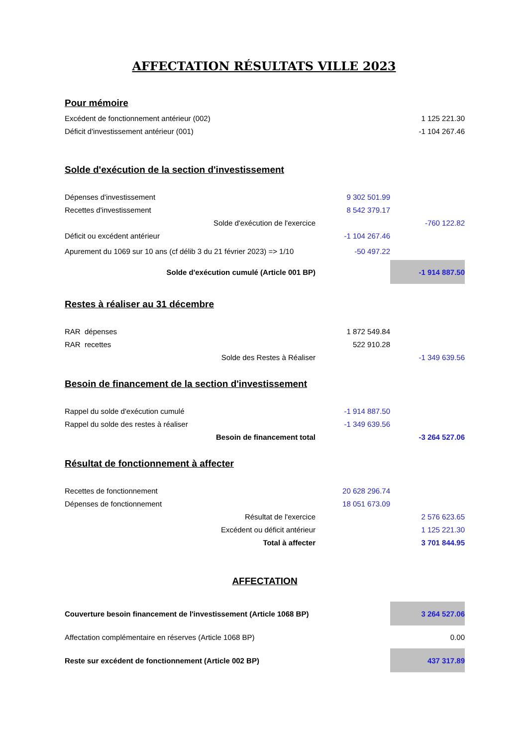AFFECTATION RÉSULTATS VILLE 2023
| Pour mémoire | | |
| Excédent de fonctionnement antérieur (002) | | 1 125 221.30 |
| Déficit d'investissement antérieur (001) | | -1 104 267.46 |
| Solde d'exécution de la section d'investissement | | |
| Dépenses d'investissement | 9 302 501.99 | |
| Recettes d'investissement | 8 542 379.17 | |
| Solde d'exécution de l'exercice | | -760 122.82 |
| Déficit ou excédent antérieur | -1 104 267.46 | |
| Apurement du 1069 sur 10 ans (cf délib 3 du 21 février 2023) => 1/10 | -50 497.22 | |
| Solde d'exécution cumulé (Article 001 BP) | | -1 914 887.50 |
| Restes à réaliser au 31 décembre | | |
| RAR dépenses | 1 872 549.84 | |
| RAR recettes | 522 910.28 | |
| Solde des Restes à Réaliser | | -1 349 639.56 |
| Besoin de financement de la section d'investissement | | |
| Rappel du solde d'exécution cumulé | -1 914 887.50 | |
| Rappel du solde des restes à réaliser | -1 349 639.56 | |
| Besoin de financement total | | -3 264 527.06 |
| Résultat de fonctionnement à affecter | | |
| Recettes de fonctionnement | 20 628 296.74 | |
| Dépenses de fonctionnement | 18 051 673.09 | |
| Résultat de l'exercice | | 2 576 623.65 |
| Excédent ou déficit antérieur | | 1 125 221.30 |
| Total à affecter | | 3 701 844.95 |
| AFFECTATION | | |
| Couverture besoin financement de l'investissement (Article 1068 BP) | | 3 264 527.06 |
| Affectation complémentaire en réserves (Article 1068 BP) | | 0.00 |
| Reste sur excédent de fonctionnement (Article 002 BP) | | 437 317.89 |